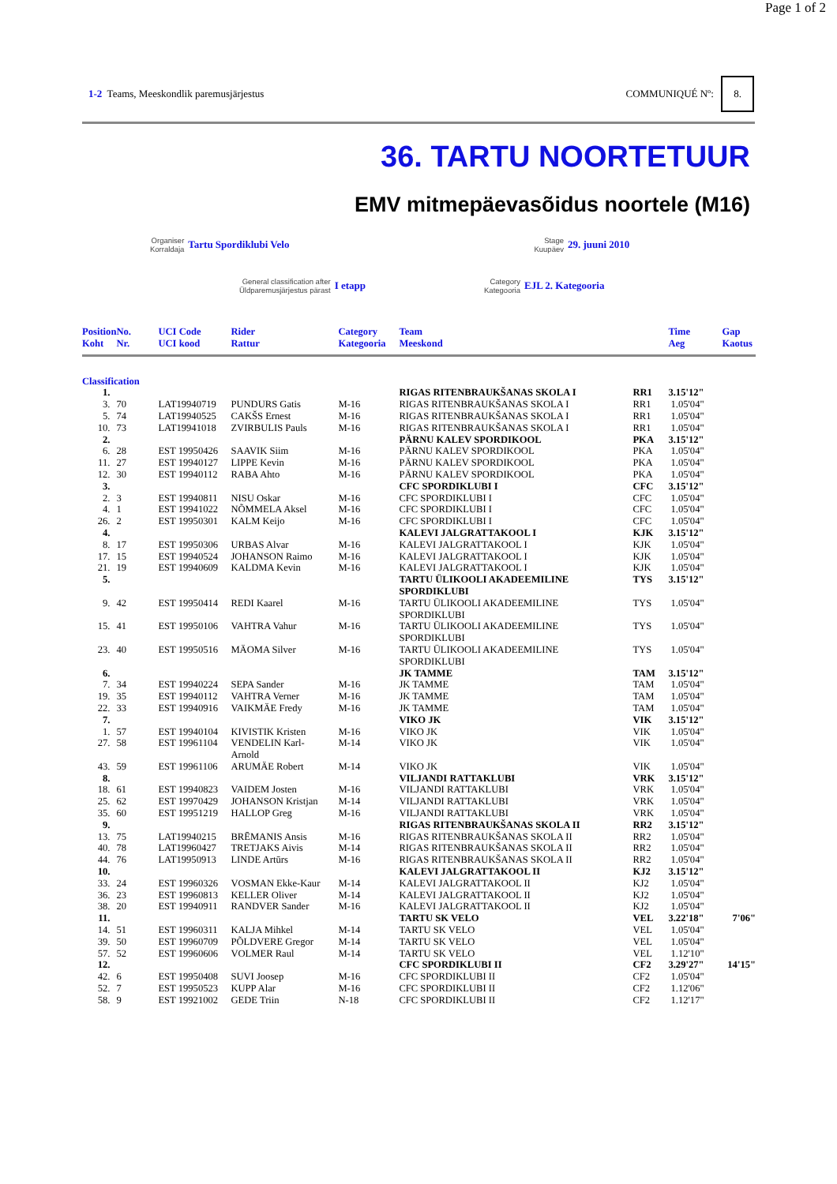Page 1 of 2
1-2 Teams, Meeskondlik paremusjärjestus
COMMUNIQUÉ Nº: 8.
36. TARTU NOORTETUUR
EMV mitmepäevasõidus noortele (M16)
Organiser
Korraldaja
Tartu Spordiklubi Velo
Stage
Kuupäev
29. juuni 2010
General classification after
Üldparemusjärjestus pärast
I etapp
Category
Kategooria
EJL 2. Kategooria
| Position Koht | No. Nr. | UCI Code UCI kood | Rider Rattur | Category Kategooria | Team Meeskond | | Time Aeg | Gap Kaotus |
| --- | --- | --- | --- | --- | --- | --- | --- | --- |
| Classification | | | | | | | | |
| 1. | | | | | RIGAS RITENBRAUKŠANAS SKOLA I | RR1 | 3.15'12" | |
| 3. | 70 | LAT19940719 | PUNDURS Gatis | M-16 | RIGAS RITENBRAUKŠANAS SKOLA I | RR1 | 1.05'04" | |
| 5. | 74 | LAT19940525 | CAKŠS Ernest | M-16 | RIGAS RITENBRAUKŠANAS SKOLA I | RR1 | 1.05'04" | |
| 10. | 73 | LAT19941018 | ZVIRBULIS Pauls | M-16 | RIGAS RITENBRAUKŠANAS SKOLA I | RR1 | 1.05'04" | |
| 2. | | | | | PÄRNU KALEV SPORDIKOOL | PKA | 3.15'12" | |
| 6. | 28 | EST 19950426 | SAAVIK Siim | M-16 | PÄRNU KALEV SPORDIKOOL | PKA | 1.05'04" | |
| 11. | 27 | EST 19940127 | LIPPE Kevin | M-16 | PÄRNU KALEV SPORDIKOOL | PKA | 1.05'04" | |
| 12. | 30 | EST 19940112 | RABA Ahto | M-16 | PÄRNU KALEV SPORDIKOOL | PKA | 1.05'04" | |
| 3. | | | | | CFC SPORDIKLUBI I | CFC | 3.15'12" | |
| 2. | 3 | EST 19940811 | NISU Oskar | M-16 | CFC SPORDIKLUBI I | CFC | 1.05'04" | |
| 4. | 1 | EST 19941022 | NÕMMELA Aksel | M-16 | CFC SPORDIKLUBI I | CFC | 1.05'04" | |
| 26. | 2 | EST 19950301 | KALM Keijo | M-16 | CFC SPORDIKLUBI I | CFC | 1.05'04" | |
| 4. | | | | | KALEVI JALGRATTAKOOL I | KJK | 3.15'12" | |
| 8. | 17 | EST 19950306 | URBAS Alvar | M-16 | KALEVI JALGRATTAKOOL I | KJK | 1.05'04" | |
| 17. | 15 | EST 19940524 | JOHANSON Raimo | M-16 | KALEVI JALGRATTAKOOL I | KJK | 1.05'04" | |
| 21. | 19 | EST 19940609 | KALDMA Kevin | M-16 | KALEVI JALGRATTAKOOL I | KJK | 1.05'04" | |
| 5. | | | | | TARTU ÜLIKOOLI AKADEEMILINE SPORDIKLUBI | TYS | 3.15'12" | |
| 9. | 42 | EST 19950414 | REDI Kaarel | M-16 | TARTU ÜLIKOOLI AKADEEMILINE SPORDIKLUBI | TYS | 1.05'04" | |
| 15. | 41 | EST 19950106 | VAHTRA Vahur | M-16 | TARTU ÜLIKOOLI AKADEEMILINE SPORDIKLUBI | TYS | 1.05'04" | |
| 23. | 40 | EST 19950516 | MÄOMA Silver | M-16 | TARTU ÜLIKOOLI AKADEEMILINE SPORDIKLUBI | TYS | 1.05'04" | |
| 6. | | | | | JK TAMME | TAM | 3.15'12" | |
| 7. | 34 | EST 19940224 | SEPA Sander | M-16 | JK TAMME | TAM | 1.05'04" | |
| 19. | 35 | EST 19940112 | VAHTRA Verner | M-16 | JK TAMME | TAM | 1.05'04" | |
| 22. | 33 | EST 19940916 | VAIKMÄE Fredy | M-16 | JK TAMME | TAM | 1.05'04" | |
| 7. | | | | | VIKO JK | VIK | 3.15'12" | |
| 1. | 57 | EST 19940104 | KIVISTIK Kristen | M-16 | VIKO JK | VIK | 1.05'04" | |
| 27. | 58 | EST 19961104 | VENDELIN Karl- Arnold | M-14 | VIKO JK | VIK | 1.05'04" | |
| 43. | 59 | EST 19961106 | ARUMÄE Robert | M-14 | VIKO JK | VIK | 1.05'04" | |
| 8. | | | | | VILJANDI RATTAKLUBI | VRK | 3.15'12" | |
| 18. | 61 | EST 19940823 | VAIDEM Josten | M-16 | VILJANDI RATTAKLUBI | VRK | 1.05'04" | |
| 25. | 62 | EST 19970429 | JOHANSON Kristjan | M-14 | VILJANDI RATTAKLUBI | VRK | 1.05'04" | |
| 35. | 60 | EST 19951219 | HALLOP Greg | M-16 | VILJANDI RATTAKLUBI | VRK | 1.05'04" | |
| 9. | | | | | RIGAS RITENBRAUKŠANAS SKOLA II | RR2 | 3.15'12" | |
| 13. | 75 | LAT19940215 | BRĒMANIS Ansis | M-16 | RIGAS RITENBRAUKŠANAS SKOLA II | RR2 | 1.05'04" | |
| 40. | 78 | LAT19960427 | TRETJAKS Aivis | M-14 | RIGAS RITENBRAUKŠANAS SKOLA II | RR2 | 1.05'04" | |
| 44. | 76 | LAT19950913 | LINDE Artūrs | M-16 | RIGAS RITENBRAUKŠANAS SKOLA II | RR2 | 1.05'04" | |
| 10. | | | | | KALEVI JALGRATTAKOOL II | KJ2 | 3.15'12" | |
| 33. | 24 | EST 19960326 | VOSMAN Ekke-Kaur | M-14 | KALEVI JALGRATTAKOOL II | KJ2 | 1.05'04" | |
| 36. | 23 | EST 19960813 | KELLER Oliver | M-14 | KALEVI JALGRATTAKOOL II | KJ2 | 1.05'04" | |
| 38. | 20 | EST 19940911 | RANDVER Sander | M-16 | KALEVI JALGRATTAKOOL II | KJ2 | 1.05'04" | |
| 11. | | | | | TARTU SK VELO | VEL | 3.22'18" | 7'06" |
| 14. | 51 | EST 19960311 | KALJA Mihkel | M-14 | TARTU SK VELO | VEL | 1.05'04" | |
| 39. | 50 | EST 19960709 | PÕLDVERE Gregor | M-14 | TARTU SK VELO | VEL | 1.05'04" | |
| 57. | 52 | EST 19960606 | VOLMER Raul | M-14 | TARTU SK VELO | VEL | 1.12'10" | |
| 12. | | | | | CFC SPORDIKLUBI II | CF2 | 3.29'27" | 14'15" |
| 42. | 6 | EST 19950408 | SUVI Joosep | M-16 | CFC SPORDIKLUBI II | CF2 | 1.05'04" | |
| 52. | 7 | EST 19950523 | KUPP Alar | M-16 | CFC SPORDIKLUBI II | CF2 | 1.12'06" | |
| 58. | 9 | EST 19921002 | GEDE Triin | N-18 | CFC SPORDIKLUBI II | CF2 | 1.12'17" | |